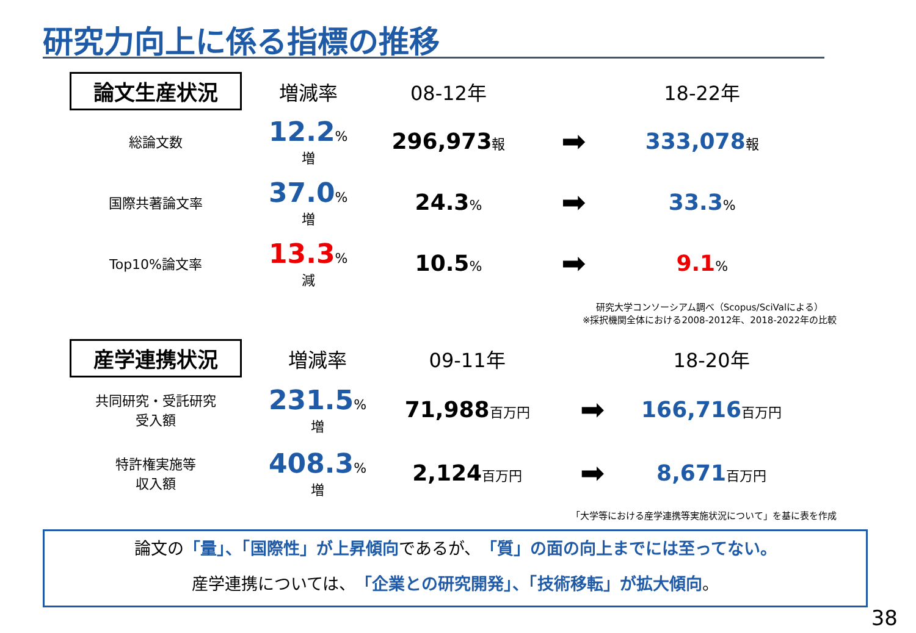研究力向上に係る指標の推移
| 論文生産状況 | 増減率 | 08-12年 | | 18-22年 |
| --- | --- | --- | --- | --- |
| 総論文数 | 12.2 %増 | 296,973 報 | ➡ | 333,078 報 |
| 国際共著論文率 | 37.0 %増 | 24.3 % | ➡ | 33.3 % |
| Top10%論文率 | 13.3 %減 | 10.5 % | ➡ | 9.1 % |
研究大学コンソーシアム調べ（Scopus/SciValによる）
※採択機関全体における2008-2012年、2018-2022年の比較
| 産学連携状況 | 増減率 | 09-11年 | | 18-20年 |
| --- | --- | --- | --- | --- |
| 共同研究・受託研究 受入額 | 231.5 %増 | 71,988 百万円 | ➡ | 166,716 百万円 |
| 特許権実施等 収入額 | 408.3 %増 | 2,124 百万円 | ➡ | 8,671 百万円 |
「大学等における産学連携等実施状況について」を基に表を作成
論文の「量」、「国際性」が上昇傾向であるが、「質」の面の向上までには至ってない。
産学連携については、「企業との研究開発」、「技術移転」が拡大傾向。
38